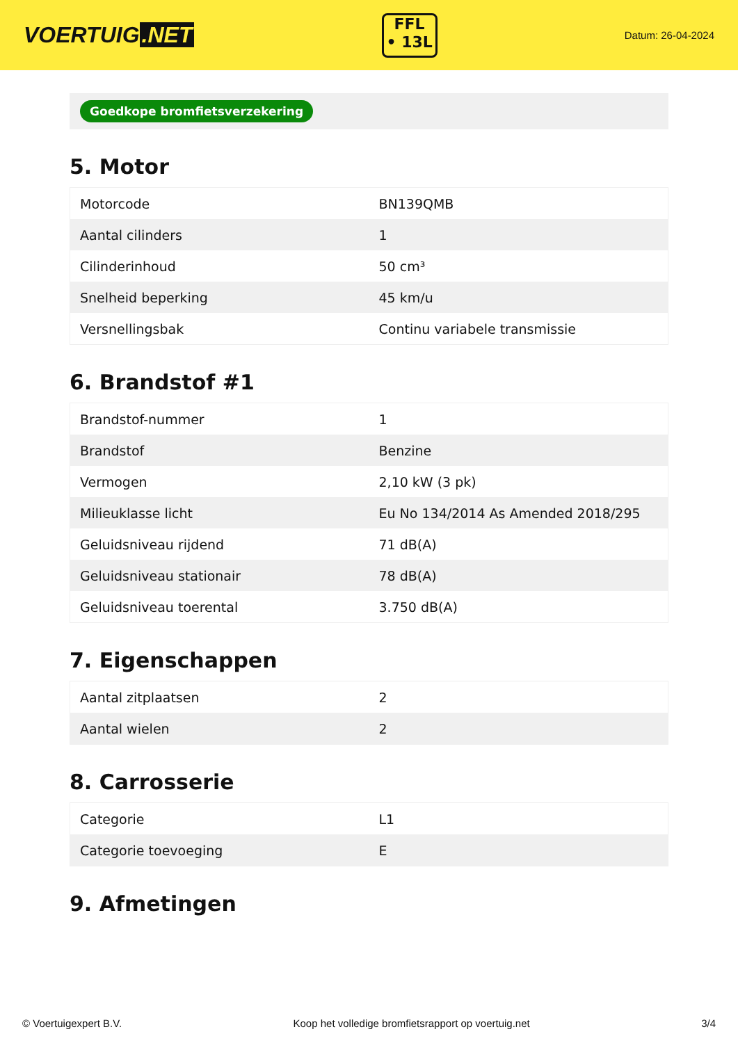VOERTUIG.NET
FFL
• 13L
Datum: 26-04-2024
Goedkope bromfietsverzekering
5. Motor
| Motorcode | BN139QMB |
| Aantal cilinders | 1 |
| Cilinderinhoud | 50 cm³ |
| Snelheid beperking | 45 km/u |
| Versnellingsbak | Continu variabele transmissie |
6. Brandstof #1
| Brandstof-nummer | 1 |
| Brandstof | Benzine |
| Vermogen | 2,10 kW (3 pk) |
| Milieuklasse licht | Eu No 134/2014 As Amended 2018/295 |
| Geluidsniveau rijdend | 71 dB(A) |
| Geluidsniveau stationair | 78 dB(A) |
| Geluidsniveau toerental | 3.750 dB(A) |
7. Eigenschappen
| Aantal zitplaatsen | 2 |
| Aantal wielen | 2 |
8. Carrosserie
| Categorie | L1 |
| Categorie toevoeging | E |
9. Afmetingen
© Voertuigexpert B.V. Koop het volledige bromfietsrapport op voertuig.net 3/4